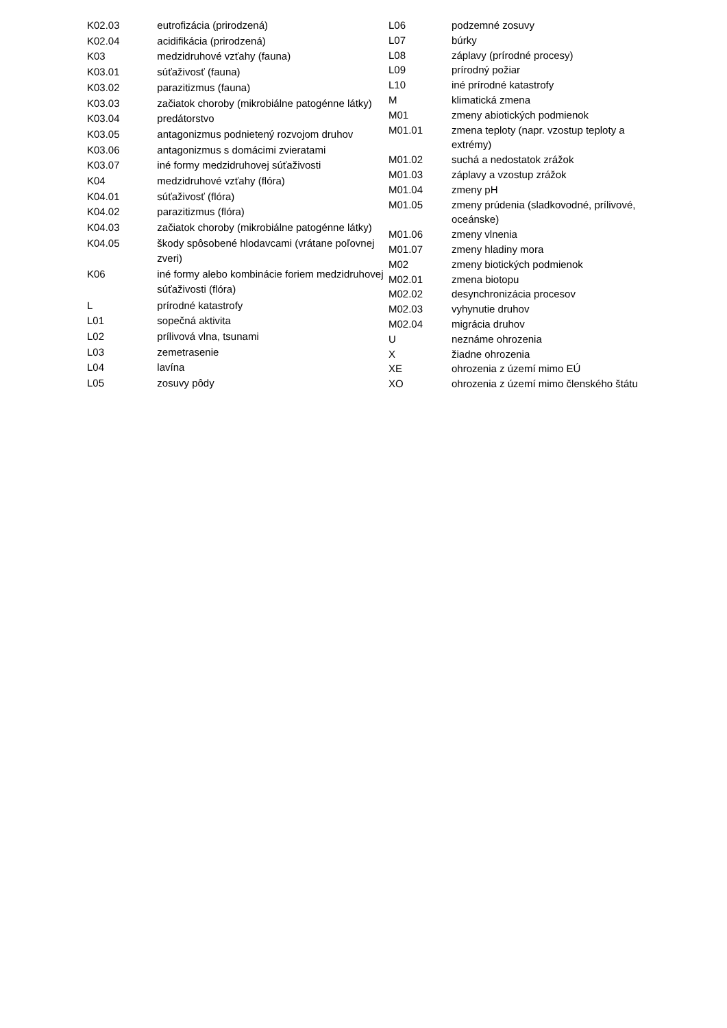| K02.03 | eutrofizácia (prirodzená) |
| K02.04 | acidifikácia (prirodzená) |
| K03 | medzidruhové vzťahy (fauna) |
| K03.01 | súťaživosť (fauna) |
| K03.02 | parazitizmus (fauna) |
| K03.03 | začiatok choroby (mikrobiálne patogénne látky) |
| K03.04 | predátorstvo |
| K03.05 | antagonizmus podnietený rozvojom druhov |
| K03.06 | antagonizmus s domácimi zvieratami |
| K03.07 | iné formy medzidruhovej súťaživosti |
| K04 | medzidruhové vzťahy (flóra) |
| K04.01 | súťaživosť (flóra) |
| K04.02 | parazitizmus (flóra) |
| K04.03 | začiatok choroby (mikrobiálne patogénne látky) |
| K04.05 | škody spôsobené hlodavcami (vrátane poľovnej zveri) |
| K06 | iné formy alebo kombinácie foriem medzidruhovej súťaživosti (flóra) |
| L | prírodné katastrofy |
| L01 | sopečná aktivita |
| L02 | prílivová vlna, tsunami |
| L03 | zemetrasenie |
| L04 | lavína |
| L05 | zosuvy pôdy |
| L06 | podzemné zosuvy |
| L07 | búrky |
| L08 | záplavy (prírodné procesy) |
| L09 | prírodný požiar |
| L10 | iné prírodné katastrofy |
| M | klimatická zmena |
| M01 | zmeny abiotických podmienok |
| M01.01 | zmena teploty (napr. vzostup teploty a extrémy) |
| M01.02 | suchá a nedostatok zrážok |
| M01.03 | záplavy a vzostup zrážok |
| M01.04 | zmeny pH |
| M01.05 | zmeny prúdenia (sladkovodné, prílivové, oceánske) |
| M01.06 | zmeny vlnenia |
| M01.07 | zmeny hladiny mora |
| M02 | zmeny biotických podmienok |
| M02.01 | zmena biotopu |
| M02.02 | desynchronizácia procesov |
| M02.03 | vyhynutie druhov |
| M02.04 | migrácia druhov |
| U | neznáme ohrozenia |
| X | žiadne ohrozenia |
| XE | ohrozenia z území mimo EÚ |
| XO | ohrozenia z území mimo členského štátu |